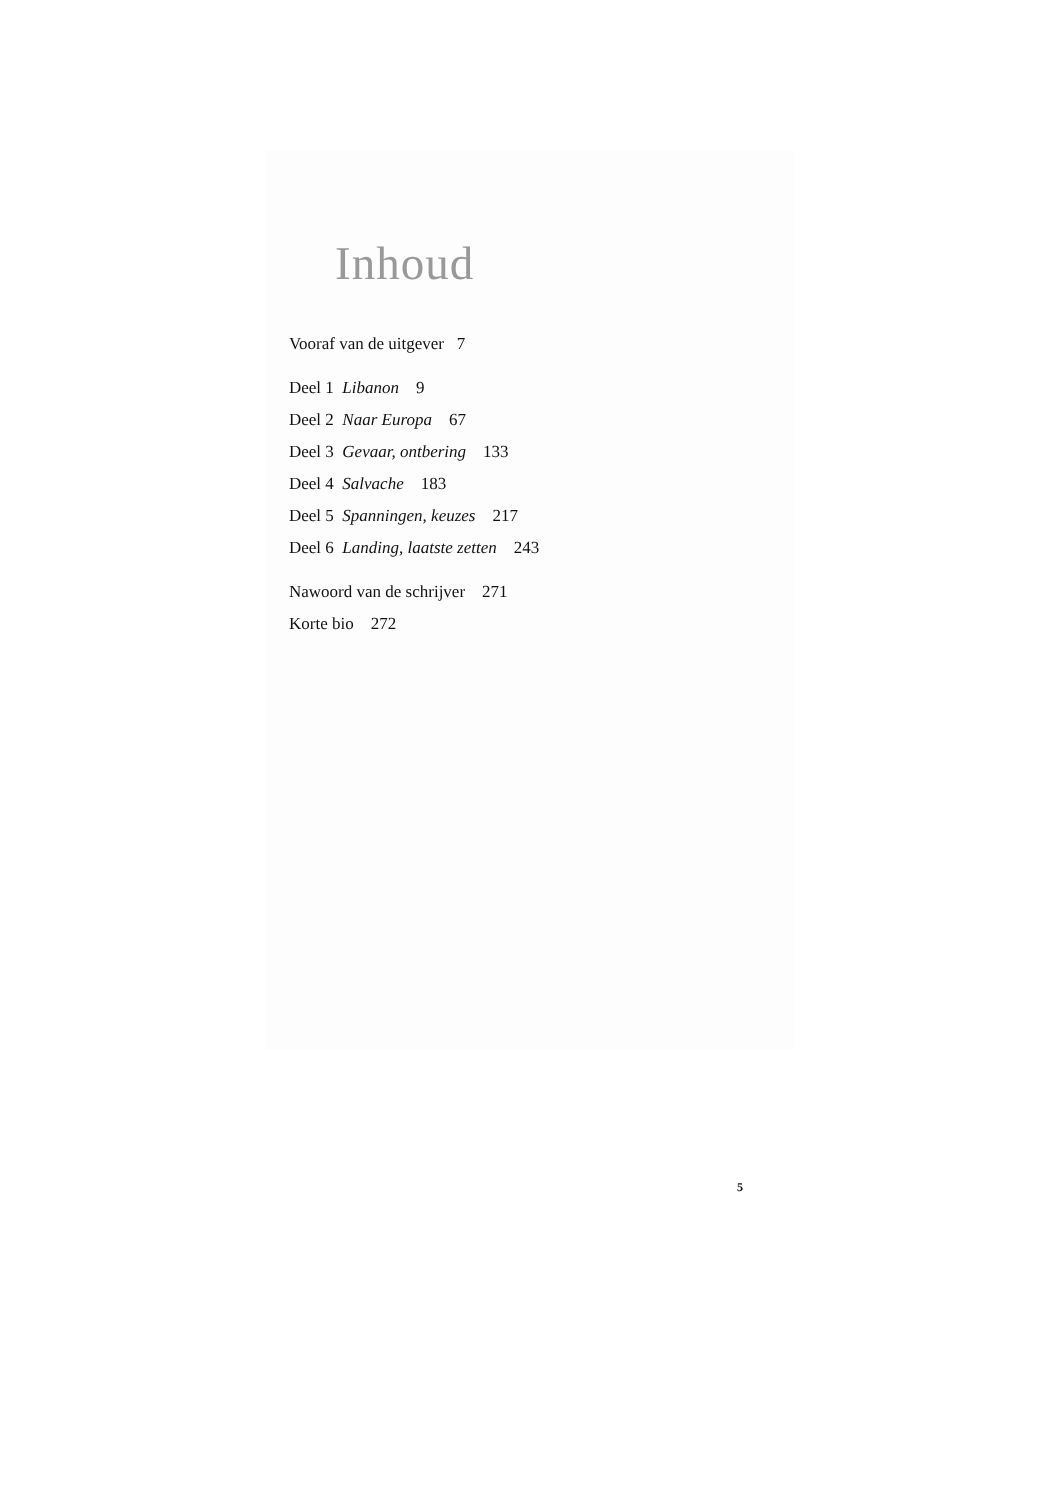Inhoud
Vooraf van de uitgever 7
Deel 1 Libanon 9
Deel 2 Naar Europa 67
Deel 3 Gevaar, ontbering 133
Deel 4 Salvache 183
Deel 5 Spanningen, keuzes 217
Deel 6 Landing, laatste zetten 243
Nawoord van de schrijver 271
Korte bio 272
5